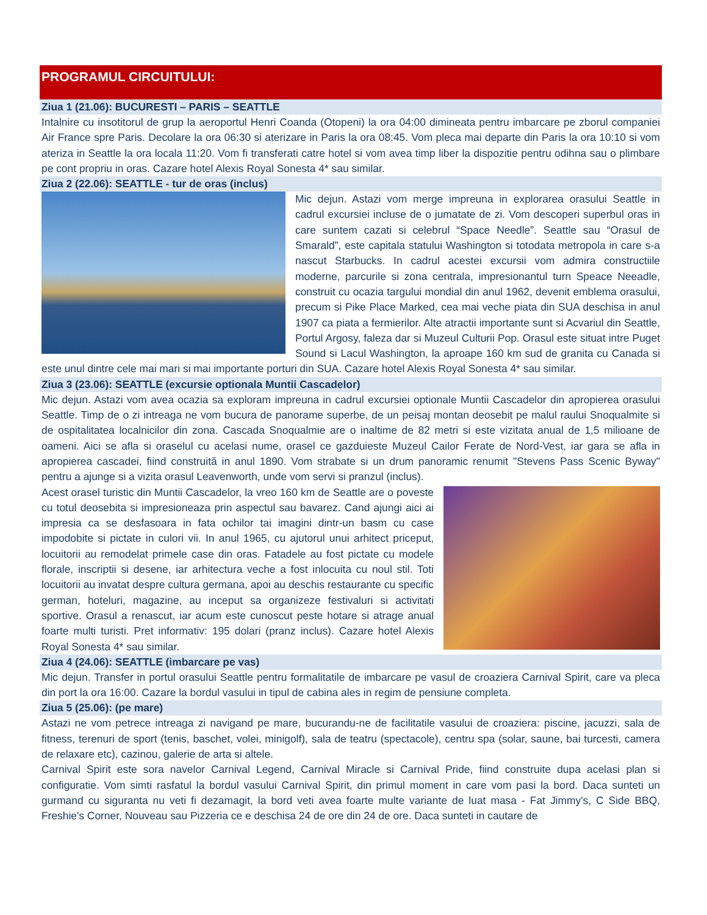PROGRAMUL CIRCUITULUI:
Ziua 1 (21.06): BUCURESTI – PARIS – SEATTLE
Intalnire cu insotitorul de grup la aeroportul Henri Coanda (Otopeni) la ora 04:00 dimineata pentru imbarcare pe zborul companiei Air France spre Paris. Decolare la ora 06:30 si aterizare in Paris la ora 08:45. Vom pleca mai departe din Paris la ora 10:10 si vom ateriza in Seattle la ora locala 11:20. Vom fi transferati catre hotel si vom avea timp liber la dispozitie pentru odihna sau o plimbare pe cont propriu in oras. Cazare hotel Alexis Royal Sonesta 4* sau similar.
Ziua 2 (22.06): SEATTLE - tur de oras (inclus)
Mic dejun. Astazi vom merge impreuna in explorarea orasului Seattle in cadrul excursiei incluse de o jumatate de zi. Vom descoperi superbul oras in care suntem cazati si celebrul “Space Needle”. Seattle sau “Orasul de Smarald”, este capitala statului Washington si totodata metropola in care s-a nascut Starbucks. In cadrul acestei excursii vom admira constructiile moderne, parcurile si zona centrala, impresionantul turn Speace Neeadle, construit cu ocazia targului mondial din anul 1962, devenit emblema orasului, precum si Pike Place Marked, cea mai veche piata din SUA deschisa in anul 1907 ca piata a fermierilor. Alte atractii importante sunt si Acvariul din Seattle, Portul Argosy, faleza dar si Muzeul Culturii Pop. Orasul este situat intre Puget Sound si Lacul Washington, la aproape 160 km sud de granita cu Canada si este unul dintre cele mai mari si mai importante porturi din SUA. Cazare hotel Alexis Royal Sonesta 4* sau similar.
Ziua 3 (23.06): SEATTLE (excursie optionala Muntii Cascadelor)
Mic dejun. Astazi vom avea ocazia sa exploram impreuna in cadrul excursiei optionale Muntii Cascadelor din apropierea orasului Seattle. Timp de o zi intreaga ne vom bucura de panorame superbe, de un peisaj montan deosebit pe malul raului Snoqualmite si de ospitalitatea localnicilor din zona. Cascada Snoqualmie are o inaltime de 82 metri si este vizitata anual de 1,5 milioane de oameni. Aici se afla si oraselul cu acelasi nume, orasel ce gazduieste Muzeul Cailor Ferate de Nord-Vest, iar gara se afla in apropierea cascadei, fiind construită in anul 1890. Vom strabate si un drum panoramic renumit "Stevens Pass Scenic Byway" pentru a ajunge si a vizita orasul Leavenworth, unde vom servi si pranzul (inclus).
Acest orasel turistic din Muntii Cascadelor, la vreo 160 km de Seattle are o poveste cu totul deosebita si impresioneaza prin aspectul sau bavarez. Cand ajungi aici ai impresia ca se desfasoara in fata ochilor tai imagini dintr-un basm cu case impodobite si pictate in culori vii. In anul 1965, cu ajutorul unui arhitect priceput, locuitorii au remodelat primele case din oras. Fatadele au fost pictate cu modele florale, inscriptii si desene, iar arhitectura veche a fost inlocuita cu noul stil. Toti locuitorii au invatat despre cultura germana, apoi au deschis restaurante cu specific german, hoteluri, magazine, au inceput sa organizeze festivaluri si activitati sportive. Orasul a renascut, iar acum este cunoscut peste hotare si atrage anual foarte multi turisti. Pret informativ: 195 dolari (pranz inclus). Cazare hotel Alexis Royal Sonesta 4* sau similar.
Ziua 4 (24.06): SEATTLE (imbarcare pe vas)
Mic dejun. Transfer in portul orasului Seattle pentru formalitatile de imbarcare pe vasul de croaziera Carnival Spirit, care va pleca din port la ora 16:00. Cazare la bordul vasului in tipul de cabina ales in regim de pensiune completa.
Ziua 5 (25.06): (pe mare)
Astazi ne vom petrece intreaga zi navigand pe mare, bucurandu-ne de facilitatile vasului de croaziera: piscine, jacuzzi, sala de fitness, terenuri de sport (tenis, baschet, volei, minigolf), sala de teatru (spectacole), centru spa (solar, saune, bai turcesti, camera de relaxare etc), cazinou, galerie de arta si altele.
Carnival Spirit este sora navelor Carnival Legend, Carnival Miracle si Carnival Pride, fiind construite dupa acelasi plan si configuratie. Vom simti rasfatul la bordul vasului Carnival Spirit, din primul moment in care vom pasi la bord. Daca sunteti un gurmand cu siguranta nu veti fi dezamagit, la bord veti avea foarte multe variante de luat masa - Fat Jimmy's, C Side BBQ, Freshie's Corner, Nouveau sau Pizzeria ce e deschisa 24 de ore din 24 de ore. Daca sunteti in cautare de